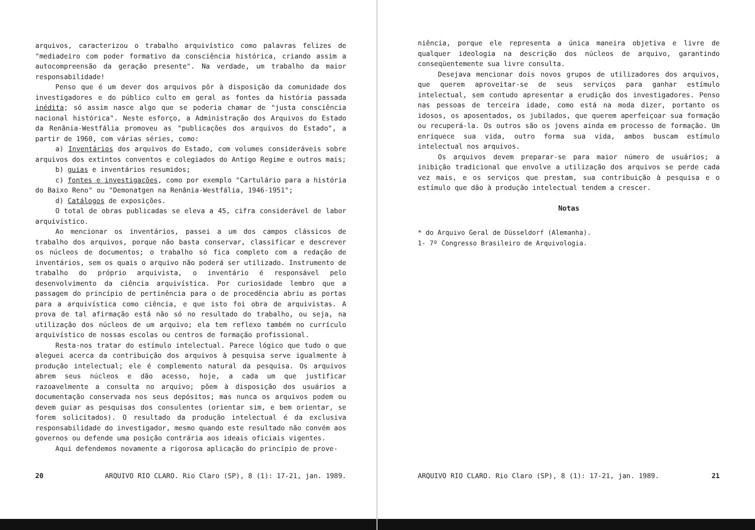arquivos, caracterizou o trabalho arquivístico como palavras felizes de "mediadeiro com poder formativo da consciência histórica, criando assim a autocompreensão da geração presente". Na verdade, um trabalho da maior responsabilidade!
Penso que é um dever dos arquivos pôr à disposição da comunidade dos investigadores e do público culto em geral as fontes da história passada inédita; só assim nasce algo que se poderia chamar de "justa consciência nacional histórica". Neste esforço, a Administração dos Arquivos do Estado da Renânia-Westfália promoveu as "publicações dos arquivos do Estado", a partir de 1960, com várias séries, como:
a) Inventários dos arquivos do Estado, com volumes consideráveis sobre arquivos dos extintos conventos e colegiados do Antigo Regime e outros mais;
b) guias e inventários resumidos;
c) fontes e investigações, como por exemplo "Cartulário para a história do Baixo Reno" ou "Demonatgen na Renânia-Westfália, 1946-1951";
d) Catálogos de exposições.
O total de obras publicadas se eleva a 45, cifra considerável de labor arquivístico.
Ao mencionar os inventários, passei a um dos campos clássicos de trabalho dos arquivos, porque não basta conservar, classificar e descrever os núcleos de documentos; o trabalho só fica completo com a redação de inventários, sem os quais o arquivo não poderá ser utilizado. Instrumento de trabalho do próprio arquivista, o inventário é responsável pelo desenvolvimento da ciência arquivística. Por curiosidade lembro que a passagem do princípio de pertinência para o de procedência abriu as portas para a arquivística como ciência, e que isto foi obra de arquivistas. A prova de tal afirmação está não só no resultado do trabalho, ou seja, na utilização dos núcleos de um arquivo; ela tem reflexo também no currículo arquivístico de nossas escolas ou centros de formação profissional.
Resta-nos tratar do estímulo intelectual. Parece lógico que tudo o que aleguei acerca da contribuição dos arquivos à pesquisa serve igualmente à produção intelectual; ele é complemento natural da pesquisa. Os arquivos abrem seus núcleos e dão acesso, hoje, a cada um que justificar razoavelmente a consulta no arquivo; põem à disposição dos usuários a documentação conservada nos seus depósitos; mas nunca os arquivos podem ou devem guiar as pesquisas dos consulentes (orientar sim, e bem orientar, se forem solicitados). O resultado da produção intelectual é da exclusiva responsabilidade do investigador, mesmo quando este resultado não convém aos governos ou defende uma posição contrária aos ideais oficiais vigentes.
Aqui defendemos novamente a rigorosa aplicação do princípio de prove-
20 ARQUIVO RIO CLARO. Rio Claro (SP), 8 (1): 17-21, jan. 1989.
niência, porque ele representa a única maneira objetiva e livre de qualquer ideologia na descrição dos núcleos de arquivo, garantindo conseqüentemente sua livre consulta.
Desejava mencionar dois novos grupos de utilizadores dos arquivos, que querem aproveitar-se de seus serviços para ganhar estímulo intelectual, sem contudo apresentar a erudição dos investigadores. Penso nas pessoas de terceira idade, como está na moda dizer, portanto os idosos, os aposentados, os jubilados, que querem aperfeiçoar sua formação ou recuperá-la. Os outros são os jovens ainda em processo de formação. Um enriquece sua vida, outro forma sua vida, ambos buscam estímulo intelectual nos arquivos.
Os arquivos devem preparar-se para maior número de usuários; a inibição tradicional que envolve a utilização dos arquivos se perde cada vez mais, e os serviços que prestam, sua contribuição à pesquisa e o estímulo que dão à produção intelectual tendem a crescer.
Notas
* do Arquivo Geral de Düsseldorf (Alemanha).
1- 7º Congresso Brasileiro de Arquivologia.
ARQUIVO RIO CLARO. Rio Claro (SP), 8 (1): 17-21, jan. 1989. 21